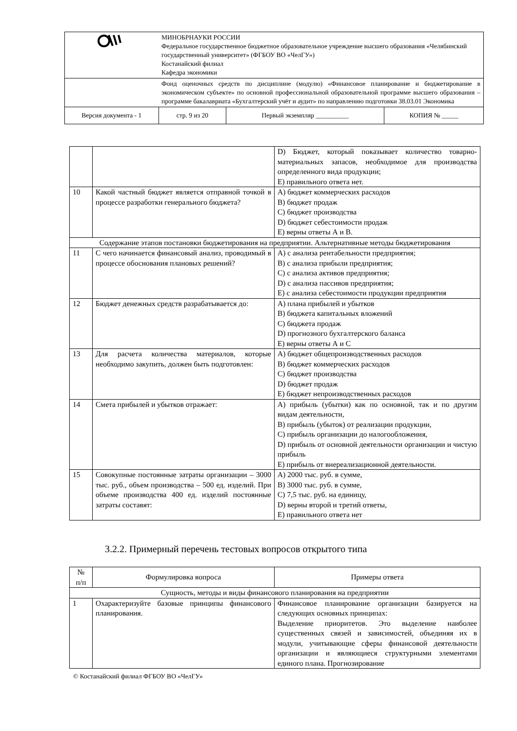| | МИНОБРНАУКИ РОССИИ Федеральное государственное бюджетное образовательное учреждение высшего образования «Челябинский государственный университет» (ФГБОУ ВО «ЧелГУ») Костанайский филиал Кафедра экономики | | |
| | Фонд оценочных средств по дисциплине (модулю) «Финансовое планирование и бюджетирование в экономическом субъекте» по основной профессиональной образовательной программе высшего образования – программе бакалавриата «Бухгалтерский учёт и аудит» по направлению подготовки 38.03.01 Экономика | | |
| Версия документа - 1 | стр. 9 из 20 | Первый экземпляр __________ | КОПИЯ № _____ |
| | | D) Бюджет, который показывает количество товарно-материальных запасов, необходимое для производства определенного вида продукции; E) правильного ответа нет. |
| 10 | Какой частный бюджет является отправной точкой в процессе разработки генерального бюджета? | A) бюджет коммерческих расходов B) бюджет продаж C) бюджет производства D) бюджет себестоимости продаж E) верны ответы А и В. |
| Содержание этапов постановки бюджетирования на предприятии. Альтернативные методы бюджетирования | | |
| 11 | С чего начинается финансовый анализ, проводимый в процессе обоснования плановых решений? | A) с анализа рентабельности предприятия; B) с анализа прибыли предприятия; C) с анализа активов предприятия; D) с анализа пассивов предприятия; E) с анализа себестоимости продукции предприятия |
| 12 | Бюджет денежных средств разрабатывается до: | A) плана прибылей и убытков B) бюджета капитальных вложений C) бюджета продаж D) прогнозного бухгалтерского баланса E) верны ответы А и С |
| 13 | Для расчета количества материалов, которые необходимо закупить, должен быть подготовлен: | A) бюджет общепроизводственных расходов B) бюджет коммерческих расходов C) бюджет производства D) бюджет продаж E) бюджет непроизводственных расходов |
| 14 | Смета прибылей и убытков отражает: | A) прибыль (убытки) как по основной, так и по другим видам деятельности, B) прибыль (убыток) от реализации продукции, C) прибыль организации до налогообложения, D) прибыль от основной деятельности организации и чистую прибыль E) прибыль от внереализационной деятельности. |
| 15 | Совокупные постоянные затраты организации – 3000 тыс. руб., объем производства – 500 ед. изделий. При объеме производства 400 ед. изделий постоянные затраты составят: | A) 2000 тыс. руб. в сумме, B) 3000 тыс. руб. в сумме, C) 7,5 тыс. руб. на единицу, D) верны второй и третий ответы, E) правильного ответа нет |
3.2.2. Примерный перечень тестовых вопросов открытого типа
| № п/п | Формулировка вопроса | Примеры ответа |
| --- | --- | --- |
| Сущность, методы и виды финансового планирования на предприятии | | |
| 1 | Охарактеризуйте базовые принципы финансового планирования. | Финансовое планирование организации базируется на следующих основных принципах: Выделение приоритетов. Это выделение наиболее существенных связей и зависимостей, объединяя их в модули, учитывающие сферы финансовой деятельности организации и являющиеся структурными элементами единого плана. Прогнозирование |
© Костанайский филиал ФГБОУ ВО «ЧелГУ»